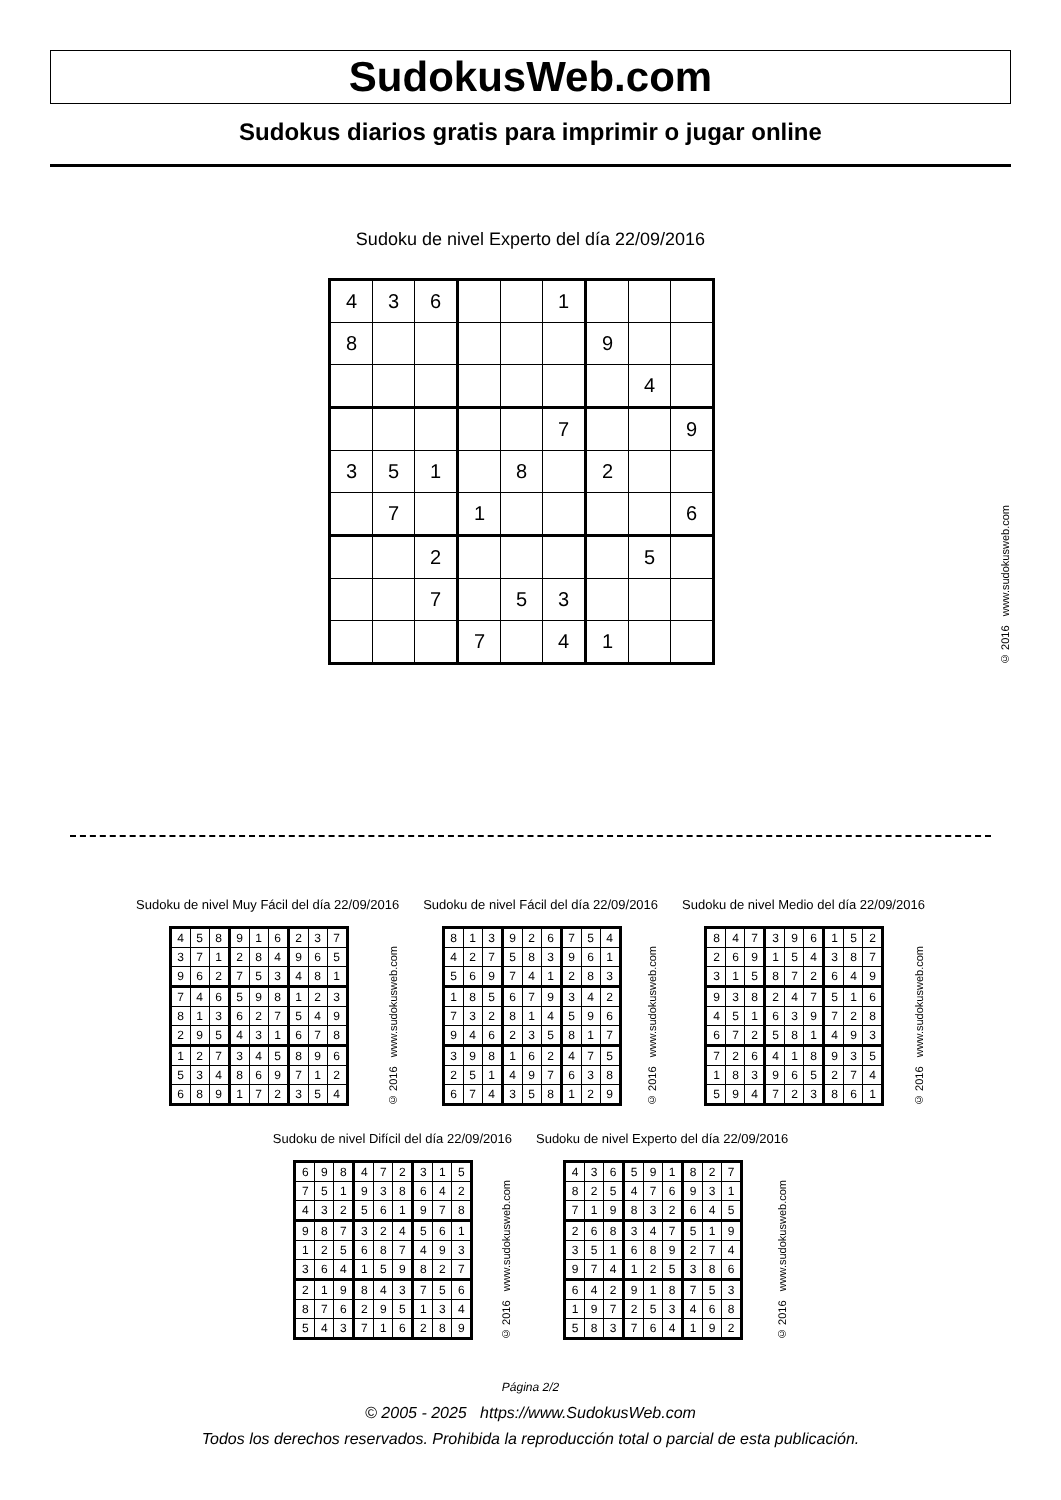SudokusWeb.com
Sudokus diarios gratis para imprimir o jugar online
Sudoku de nivel Experto del día 22/09/2016
| 4 | 3 | 6 | | | 1 | | | |
| 8 | | | | | | 9 | | |
| | | | | | | | 4 | |
| | | | | | 7 | | | 9 |
| 3 | 5 | 1 | | 8 | | 2 | | |
| | 7 | | 1 | | | | | 6 |
| | | 2 | | | | | 5 | |
| | | 7 | | 5 | 3 | | | |
| | | | 7 | | 4 | 1 | | |
© 2016 www.sudokusweb.com
Sudoku de nivel Muy Fácil del día 22/09/2016
| 4 | 5 | 8 | 9 | 1 | 6 | 2 | 3 | 7 |
| 3 | 7 | 1 | 2 | 8 | 4 | 9 | 6 | 5 |
| 9 | 6 | 2 | 7 | 5 | 3 | 4 | 8 | 1 |
| 7 | 4 | 6 | 5 | 9 | 8 | 1 | 2 | 3 |
| 8 | 1 | 3 | 6 | 2 | 7 | 5 | 4 | 9 |
| 2 | 9 | 5 | 4 | 3 | 1 | 6 | 7 | 8 |
| 1 | 2 | 7 | 3 | 4 | 5 | 8 | 9 | 6 |
| 5 | 3 | 4 | 8 | 6 | 9 | 7 | 1 | 2 |
| 6 | 8 | 9 | 1 | 7 | 2 | 3 | 5 | 4 |
© 2016 www.sudokusweb.com
Sudoku de nivel Fácil del día 22/09/2016
| 8 | 1 | 3 | 9 | 2 | 6 | 7 | 5 | 4 |
| 4 | 2 | 7 | 5 | 8 | 3 | 9 | 6 | 1 |
| 5 | 6 | 9 | 7 | 4 | 1 | 2 | 8 | 3 |
| 1 | 8 | 5 | 6 | 7 | 9 | 3 | 4 | 2 |
| 7 | 3 | 2 | 8 | 1 | 4 | 5 | 9 | 6 |
| 9 | 4 | 6 | 2 | 3 | 5 | 8 | 1 | 7 |
| 3 | 9 | 8 | 1 | 6 | 2 | 4 | 7 | 5 |
| 2 | 5 | 1 | 4 | 9 | 7 | 6 | 3 | 8 |
| 6 | 7 | 4 | 3 | 5 | 8 | 1 | 2 | 9 |
© 2016 www.sudokusweb.com
Sudoku de nivel Medio del día 22/09/2016
| 8 | 4 | 7 | 3 | 9 | 6 | 1 | 5 | 2 |
| 2 | 6 | 9 | 1 | 5 | 4 | 3 | 8 | 7 |
| 3 | 1 | 5 | 8 | 7 | 2 | 6 | 4 | 9 |
| 9 | 3 | 8 | 2 | 4 | 7 | 5 | 1 | 6 |
| 4 | 5 | 1 | 6 | 3 | 9 | 7 | 2 | 8 |
| 6 | 7 | 2 | 5 | 8 | 1 | 4 | 9 | 3 |
| 7 | 2 | 6 | 4 | 1 | 8 | 9 | 3 | 5 |
| 1 | 8 | 3 | 9 | 6 | 5 | 2 | 7 | 4 |
| 5 | 9 | 4 | 7 | 2 | 3 | 8 | 6 | 1 |
© 2016 www.sudokusweb.com
Sudoku de nivel Difícil del día 22/09/2016
| 6 | 9 | 8 | 4 | 7 | 2 | 3 | 1 | 5 |
| 7 | 5 | 1 | 9 | 3 | 8 | 6 | 4 | 2 |
| 4 | 3 | 2 | 5 | 6 | 1 | 9 | 7 | 8 |
| 9 | 8 | 7 | 3 | 2 | 4 | 5 | 6 | 1 |
| 1 | 2 | 5 | 6 | 8 | 7 | 4 | 9 | 3 |
| 3 | 6 | 4 | 1 | 5 | 9 | 8 | 2 | 7 |
| 2 | 1 | 9 | 8 | 4 | 3 | 7 | 5 | 6 |
| 8 | 7 | 6 | 2 | 9 | 5 | 1 | 3 | 4 |
| 5 | 4 | 3 | 7 | 1 | 6 | 2 | 8 | 9 |
© 2016 www.sudokusweb.com
Sudoku de nivel Experto del día 22/09/2016
| 4 | 3 | 6 | 5 | 9 | 1 | 8 | 2 | 7 |
| 8 | 2 | 5 | 4 | 7 | 6 | 9 | 3 | 1 |
| 7 | 1 | 9 | 8 | 3 | 2 | 6 | 4 | 5 |
| 2 | 6 | 8 | 3 | 4 | 7 | 5 | 1 | 9 |
| 3 | 5 | 1 | 6 | 8 | 9 | 2 | 7 | 4 |
| 9 | 7 | 4 | 1 | 2 | 5 | 3 | 8 | 6 |
| 6 | 4 | 2 | 9 | 1 | 8 | 7 | 5 | 3 |
| 1 | 9 | 7 | 2 | 5 | 3 | 4 | 6 | 8 |
| 5 | 8 | 3 | 7 | 6 | 4 | 1 | 9 | 2 |
© 2016 www.sudokusweb.com
Página 2/2
© 2005 - 2025 https://www.SudokusWeb.com
Todos los derechos reservados. Prohibida la reproducción total o parcial de esta publicación.